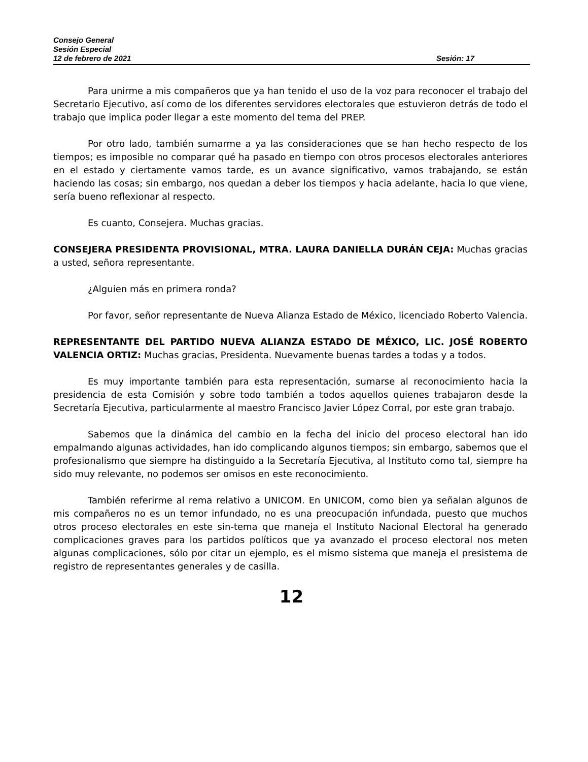Consejo General
Sesión Especial
12 de febrero de 2021 Sesión: 17
Para unirme a mis compañeros que ya han tenido el uso de la voz para reconocer el trabajo del Secretario Ejecutivo, así como de los diferentes servidores electorales que estuvieron detrás de todo el trabajo que implica poder llegar a este momento del tema del PREP.
Por otro lado, también sumarme a ya las consideraciones que se han hecho respecto de los tiempos; es imposible no comparar qué ha pasado en tiempo con otros procesos electorales anteriores en el estado y ciertamente vamos tarde, es un avance significativo, vamos trabajando, se están haciendo las cosas; sin embargo, nos quedan a deber los tiempos y hacia adelante, hacia lo que viene, sería bueno reflexionar al respecto.
Es cuanto, Consejera. Muchas gracias.
CONSEJERA PRESIDENTA PROVISIONAL, MTRA. LAURA DANIELLA DURÁN CEJA: Muchas gracias a usted, señora representante.
¿Alguien más en primera ronda?
Por favor, señor representante de Nueva Alianza Estado de México, licenciado Roberto Valencia.
REPRESENTANTE DEL PARTIDO NUEVA ALIANZA ESTADO DE MÉXICO, LIC. JOSÉ ROBERTO VALENCIA ORTIZ: Muchas gracias, Presidenta. Nuevamente buenas tardes a todas y a todos.
Es muy importante también para esta representación, sumarse al reconocimiento hacia la presidencia de esta Comisión y sobre todo también a todos aquellos quienes trabajaron desde la Secretaría Ejecutiva, particularmente al maestro Francisco Javier López Corral, por este gran trabajo.
Sabemos que la dinámica del cambio en la fecha del inicio del proceso electoral han ido empalmando algunas actividades, han ido complicando algunos tiempos; sin embargo, sabemos que el profesionalismo que siempre ha distinguido a la Secretaría Ejecutiva, al Instituto como tal, siempre ha sido muy relevante, no podemos ser omisos en este reconocimiento.
También referirme al rema relativo a UNICOM. En UNICOM, como bien ya señalan algunos de mis compañeros no es un temor infundado, no es una preocupación infundada, puesto que muchos otros proceso electorales en este sin-tema que maneja el Instituto Nacional Electoral ha generado complicaciones graves para los partidos políticos que ya avanzado el proceso electoral nos meten algunas complicaciones, sólo por citar un ejemplo, es el mismo sistema que maneja el presistema de registro de representantes generales y de casilla.
12